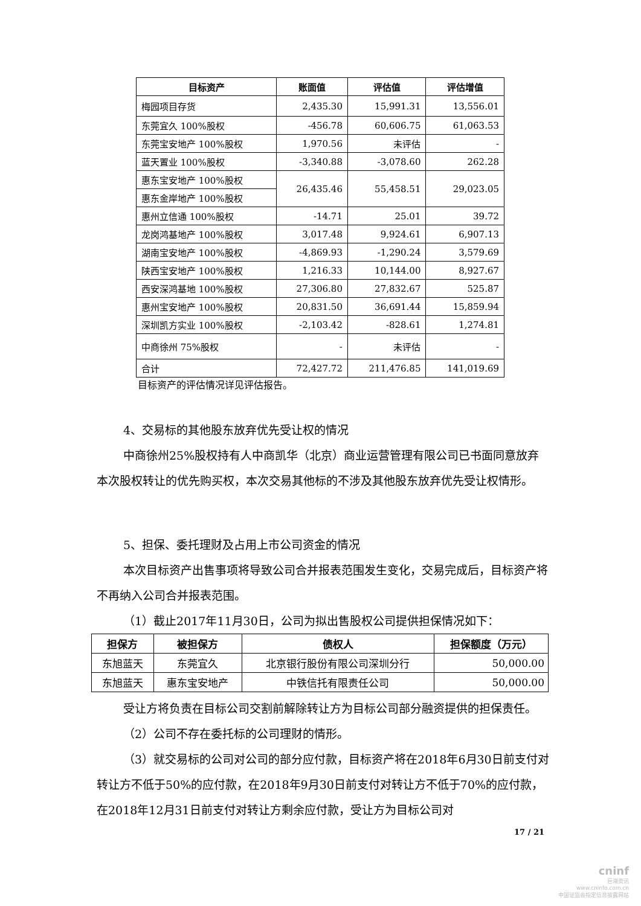| 目标资产 | 账面值 | 评估值 | 评估增值 |
| --- | --- | --- | --- |
| 梅园项目存货 | 2,435.30 | 15,991.31 | 13,556.01 |
| 东莞宜久 100%股权 | -456.78 | 60,606.75 | 61,063.53 |
| 东莞宝安地产 100%股权 | 1,970.56 | 未评估 | - |
| 蓝天置业 100%股权 | -3,340.88 | -3,078.60 | 262.28 |
| 惠东宝安地产 100%股权 | 26,435.46 | 55,458.51 | 29,023.05 |
| 惠东金岸地产 100%股权 | | | |
| 惠州立信通 100%股权 | -14.71 | 25.01 | 39.72 |
| 龙岗鸿基地产 100%股权 | 3,017.48 | 9,924.61 | 6,907.13 |
| 湖南宝安地产 100%股权 | -4,869.93 | -1,290.24 | 3,579.69 |
| 陕西宝安地产 100%股权 | 1,216.33 | 10,144.00 | 8,927.67 |
| 西安深鸿基地 100%股权 | 27,306.80 | 27,832.67 | 525.87 |
| 惠州宝安地产 100%股权 | 20,831.50 | 36,691.44 | 15,859.94 |
| 深圳凯方实业 100%股权 | -2,103.42 | -828.61 | 1,274.81 |
| 中商徐州 75%股权 | - | 未评估 | - |
| 合计 | 72,427.72 | 211,476.85 | 141,019.69 |
目标资产的评估情况详见评估报告。
4、交易标的其他股东放弃优先受让权的情况
中商徐州25%股权持有人中商凯华（北京）商业运营管理有限公司已书面同意放弃本次股权转让的优先购买权，本次交易其他标的不涉及其他股东放弃优先受让权情形。
5、担保、委托理财及占用上市公司资金的情况
本次目标资产出售事项将导致公司合并报表范围发生变化，交易完成后，目标资产将不再纳入公司合并报表范围。
（1）截止2017年11月30日，公司为拟出售股权公司提供担保情况如下：
| 担保方 | 被担保方 | 债权人 | 担保额度（万元） |
| --- | --- | --- | --- |
| 东旭蓝天 | 东莞宜久 | 北京银行股份有限公司深圳分行 | 50,000.00 |
| 东旭蓝天 | 惠东宝安地产 | 中铁信托有限责任公司 | 50,000.00 |
受让方将负责在目标公司交割前解除转让方为目标公司部分融资提供的担保责任。
（2）公司不存在委托标的公司理财的情形。
（3）就交易标的公司对公司的部分应付款，目标资产将在2018年6月30日前支付对转让方不低于50%的应付款，在2018年9月30日前支付对转让方不低于70%的应付款，在2018年12月31日前支付对转让方剩余应付款，受让方为目标公司对
17 / 21
cninf
巨潮资讯
www.cninfo.com.cn
中国证监会指定信息披露网站